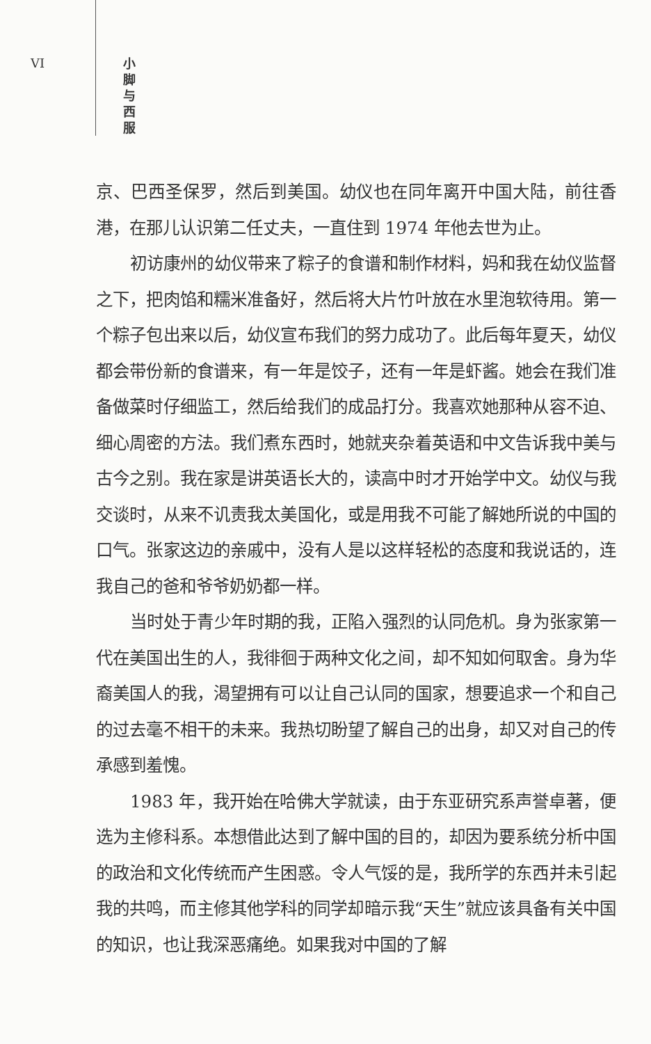VI
小
脚
与
西
服
京、巴西圣保罗，然后到美国。幼仪也在同年离开中国大陆，前往香港，在那儿认识第二任丈夫，一直住到 1974 年他去世为止。
初访康州的幼仪带来了粽子的食谱和制作材料，妈和我在幼仪监督之下，把肉馅和糯米准备好，然后将大片竹叶放在水里泡软待用。第一个粽子包出来以后，幼仪宣布我们的努力成功了。此后每年夏天，幼仪都会带份新的食谱来，有一年是饺子，还有一年是虾酱。她会在我们准备做菜时仔细监工，然后给我们的成品打分。我喜欢她那种从容不迫、细心周密的方法。我们煮东西时，她就夹杂着英语和中文告诉我中美与古今之别。我在家是讲英语长大的，读高中时才开始学中文。幼仪与我交谈时，从来不讥责我太美国化，或是用我不可能了解她所说的中国的口气。张家这边的亲戚中，没有人是以这样轻松的态度和我说话的，连我自己的爸和爷爷奶奶都一样。
当时处于青少年时期的我，正陷入强烈的认同危机。身为张家第一代在美国出生的人，我徘徊于两种文化之间，却不知如何取舍。身为华裔美国人的我，渴望拥有可以让自己认同的国家，想要追求一个和自己的过去毫不相干的未来。我热切盼望了解自己的出身，却又对自己的传承感到羞愧。
1983 年，我开始在哈佛大学就读，由于东亚研究系声誉卓著，便选为主修科系。本想借此达到了解中国的目的，却因为要系统分析中国的政治和文化传统而产生困惑。令人气馁的是，我所学的东西并未引起我的共鸣，而主修其他学科的同学却暗示我“天生”就应该具备有关中国的知识，也让我深恶痛绝。如果我对中国的了解